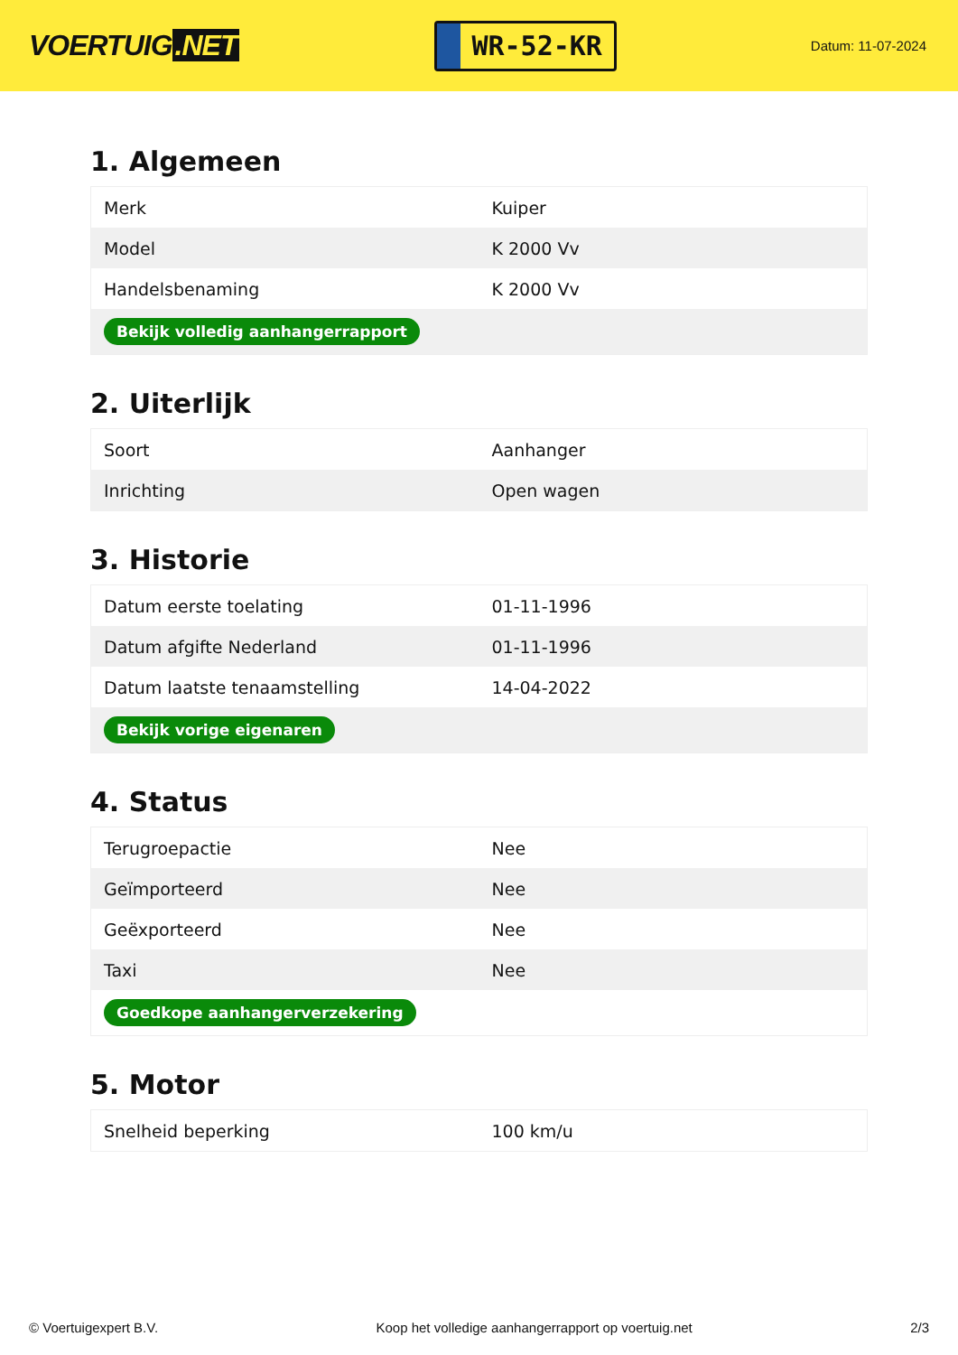VOERTUIG.NET
WR-52-KR
Datum: 11-07-2024
1. Algemeen
| Merk | Kuiper |
| Model | K 2000 Vv |
| Handelsbenaming | K 2000 Vv |
| Bekijk volledig aanhangerrapport | |
2. Uiterlijk
| Soort | Aanhanger |
| Inrichting | Open wagen |
3. Historie
| Datum eerste toelating | 01-11-1996 |
| Datum afgifte Nederland | 01-11-1996 |
| Datum laatste tenaamstelling | 14-04-2022 |
| Bekijk vorige eigenaren | |
4. Status
| Terugroepactie | Nee |
| Geïmporteerd | Nee |
| Geëxporteerd | Nee |
| Taxi | Nee |
| Goedkope aanhangerverzekering | |
5. Motor
| Snelheid beperking | 100 km/u |
© Voertuigexpert B.V. Koop het volledige aanhangerrapport op voertuig.net 2/3